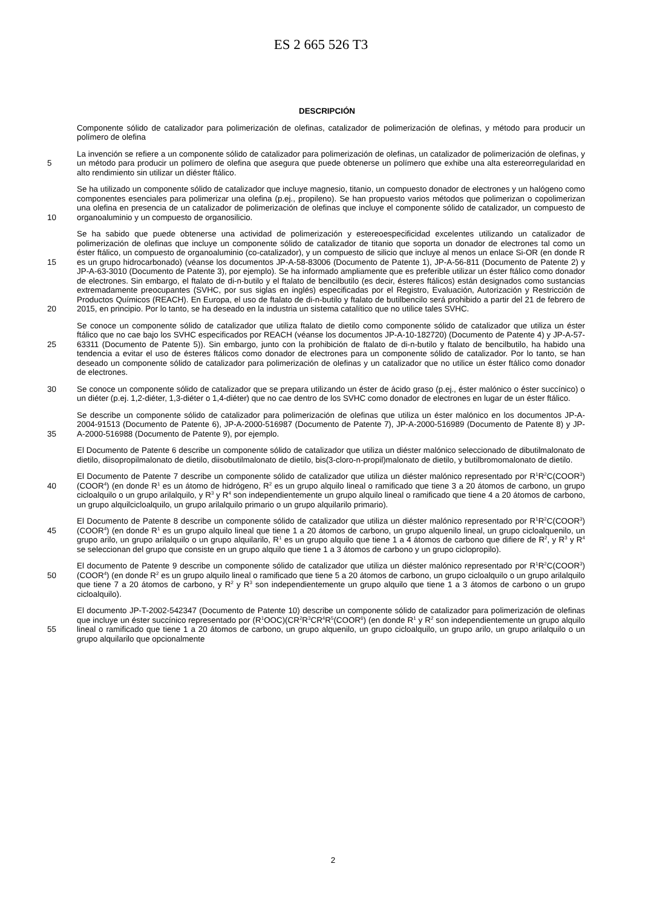ES 2 665 526 T3
DESCRIPCIÓN
Componente sólido de catalizador para polimerización de olefinas, catalizador de polimerización de olefinas, y método para producir un polímero de olefina
5
La invención se refiere a un componente sólido de catalizador para polimerización de olefinas, un catalizador de polimerización de olefinas, y un método para producir un polímero de olefina que asegura que puede obtenerse un polímero que exhibe una alta estereorregularidad en alto rendimiento sin utilizar un diéster ftálico.
10
Se ha utilizado un componente sólido de catalizador que incluye magnesio, titanio, un compuesto donador de electrones y un halógeno como componentes esenciales para polimerizar una olefina (p.ej., propileno). Se han propuesto varios métodos que polimerizan o copolimerizan una olefina en presencia de un catalizador de polimerización de olefinas que incluye el componente sólido de catalizador, un compuesto de organoaluminio y un compuesto de organosilicio.
15
20
Se ha sabido que puede obtenerse una actividad de polimerización y estereoespecificidad excelentes utilizando un catalizador de polimerización de olefinas que incluye un componente sólido de catalizador de titanio que soporta un donador de electrones tal como un éster ftálico, un compuesto de organoaluminio (co-catalizador), y un compuesto de silicio que incluye al menos un enlace Si-OR (en donde R es un grupo hidrocarbonado) (véanse los documentos JP-A-58-83006 (Documento de Patente 1), JP-A-56-811 (Documento de Patente 2) y JP-A-63-3010 (Documento de Patente 3), por ejemplo). Se ha informado ampliamente que es preferible utilizar un éster ftálico como donador de electrones. Sin embargo, el ftalato de di-n-butilo y el ftalato de bencilbutilo (es decir, ésteres ftálicos) están designados como sustancias extremadamente preocupantes (SVHC, por sus siglas en inglés) especificadas por el Registro, Evaluación, Autorización y Restricción de Productos Químicos (REACH). En Europa, el uso de ftalato de di-n-butilo y ftalato de butilbencilo será prohibido a partir del 21 de febrero de 2015, en principio. Por lo tanto, se ha deseado en la industria un sistema catalítico que no utilice tales SVHC.
25
Se conoce un componente sólido de catalizador que utiliza ftalato de dietilo como componente sólido de catalizador que utiliza un éster ftálico que no cae bajo los SVHC especificados por REACH (véanse los documentos JP-A-10-182720) (Documento de Patente 4) y JP-A-57-63311 (Documento de Patente 5)). Sin embargo, junto con la prohibición de ftalato de di-n-butilo y ftalato de bencilbutilo, ha habido una tendencia a evitar el uso de ésteres ftálicos como donador de electrones para un componente sólido de catalizador. Por lo tanto, se han deseado un componente sólido de catalizador para polimerización de olefinas y un catalizador que no utilice un éster ftálico como donador de electrones.
30
Se conoce un componente sólido de catalizador que se prepara utilizando un éster de ácido graso (p.ej., éster malónico o éster succínico) o un diéter (p.ej. 1,2-diéter, 1,3-diéter o 1,4-diéter) que no cae dentro de los SVHC como donador de electrones en lugar de un éster ftálico.
35
Se describe un componente sólido de catalizador para polimerización de olefinas que utiliza un éster malónico en los documentos JP-A-2004-91513 (Documento de Patente 6), JP-A-2000-516987 (Documento de Patente 7), JP-A-2000-516989 (Documento de Patente 8) y JP-A-2000-516988 (Documento de Patente 9), por ejemplo.
El Documento de Patente 6 describe un componente sólido de catalizador que utiliza un diéster malónico seleccionado de dibutilmalonato de dietilo, diisopropilmalonato de dietilo, diisobutilmalonato de dietilo, bis(3-cloro-n-propil)malonato de dietilo, y butilbromomalonato de dietilo.
40
El Documento de Patente 7 describe un componente sólido de catalizador que utiliza un diéster malónico representado por R<sup>1</sup>R<sup>2</sup>C(COOR<sup>3</sup>)(COOR<sup>4</sup>) (en donde R<sup>1</sup> es un átomo de hidrógeno, R<sup>2</sup> es un grupo alquilo lineal o ramificado que tiene 3 a 20 átomos de carbono, un grupo cicloalquilo o un grupo arilalquilo, y R<sup>3</sup> y R<sup>4</sup> son independientemente un grupo alquilo lineal o ramificado que tiene 4 a 20 átomos de carbono, un grupo alquilcicloalquilo, un grupo arilalquilo primario o un grupo alquilarilo primario).
45
El Documento de Patente 8 describe un componente sólido de catalizador que utiliza un diéster malónico representado por R<sup>1</sup>R<sup>2</sup>C(COOR<sup>3</sup>)(COOR<sup>4</sup>) (en donde R<sup>1</sup> es un grupo alquilo lineal que tiene 1 a 20 átomos de carbono, un grupo alquenilo lineal, un grupo cicloalquenilo, un grupo arilo, un grupo arilalquilo o un grupo alquilarilo, R<sup>1</sup> es un grupo alquilo que tiene 1 a 4 átomos de carbono que difiere de R<sup>2</sup>, y R<sup>3</sup> y R<sup>4</sup> se seleccionan del grupo que consiste en un grupo alquilo que tiene 1 a 3 átomos de carbono y un grupo ciclopropilo).
50
El documento de Patente 9 describe un componente sólido de catalizador que utiliza un diéster malónico representado por R<sup>1</sup>R<sup>2</sup>C(COOR<sup>3</sup>)(COOR<sup>4</sup>) (en donde R<sup>2</sup> es un grupo alquilo lineal o ramificado que tiene 5 a 20 átomos de carbono, un grupo cicloalquilo o un grupo arilalquilo que tiene 7 a 20 átomos de carbono, y R<sup>2</sup> y R<sup>3</sup> son independientemente un grupo alquilo que tiene 1 a 3 átomos de carbono o un grupo cicloalquilo).
55
El documento JP-T-2002-542347 (Documento de Patente 10) describe un componente sólido de catalizador para polimerización de olefinas que incluye un éster succínico representado por (R<sup>1</sup>OOC)(CR<sup>2</sup>R<sup>3</sup>CR<sup>4</sup>R<sup>5</sup>(COOR<sup>6</sup>) (en donde R<sup>1</sup> y R<sup>2</sup> son independientemente un grupo alquilo lineal o ramificado que tiene 1 a 20 átomos de carbono, un grupo alquenilo, un grupo cicloalquilo, un grupo arilo, un grupo arilalquilo o un grupo alquilarilo que opcionalmente
2